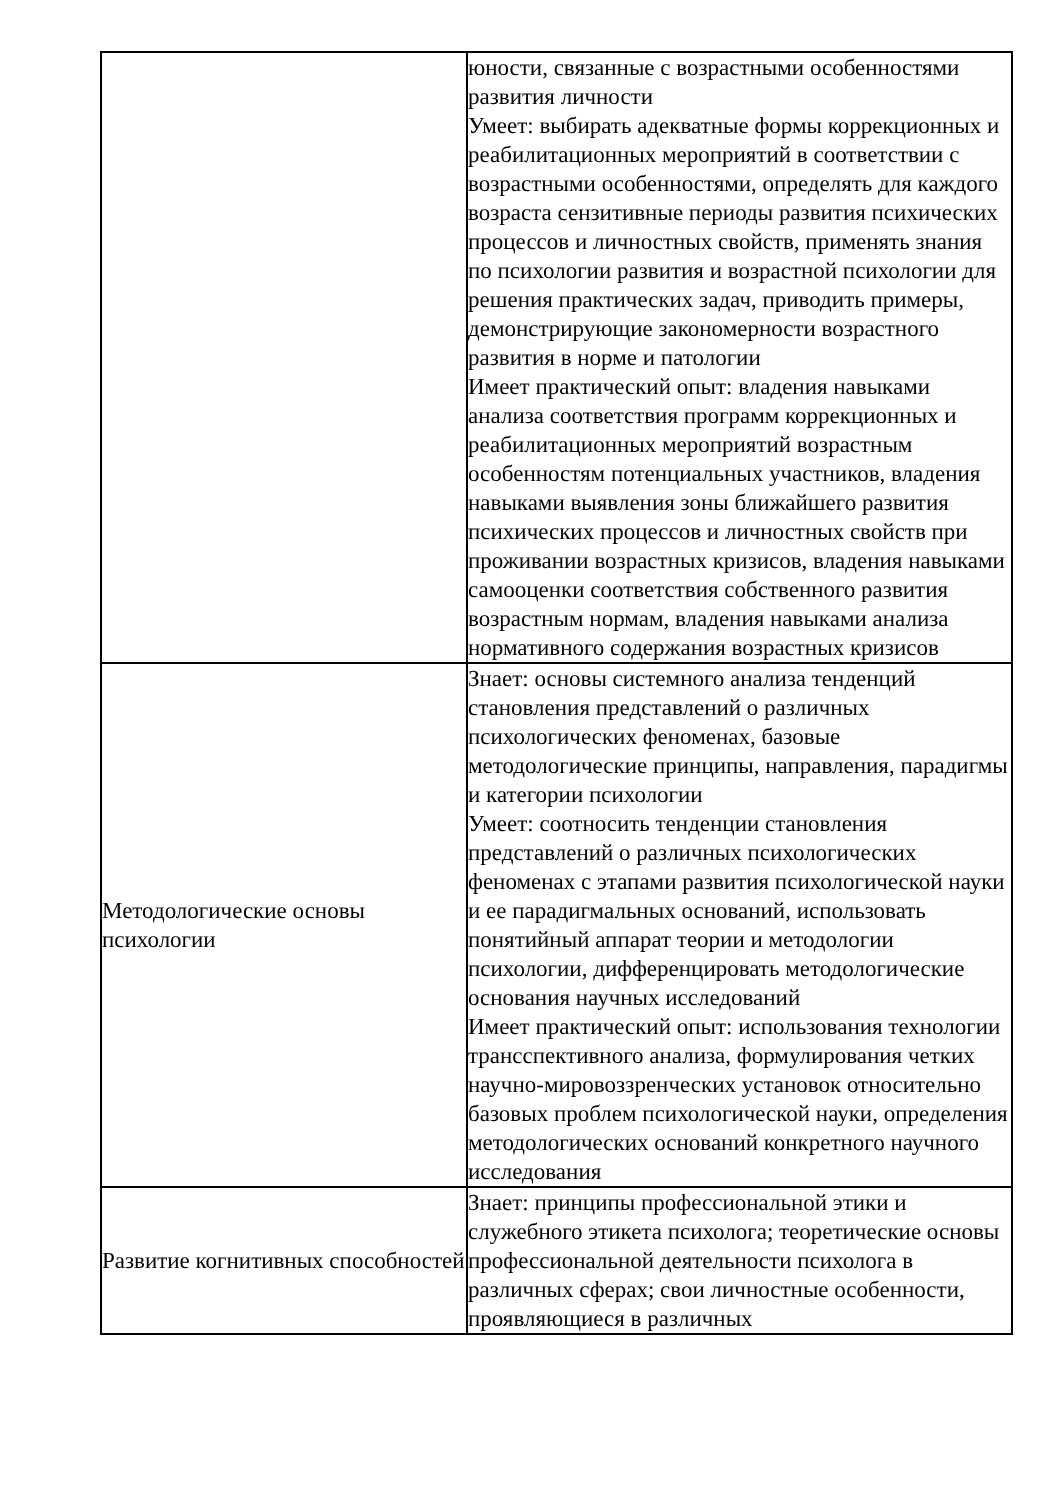| | юности, связанные с возрастными особенностями развития личности Умеет: выбирать адекватные формы коррекционных и реабилитационных мероприятий в соответствии с возрастными особенностями, определять для каждого возраста сензитивные периоды развития психических процессов и личностных свойств, применять знания по психологии развития и возрастной психологии для решения практических задач, приводить примеры, демонстрирующие закономерности возрастного развития в норме и патологии Имеет практический опыт: владения навыками анализа соответствия программ коррекционных и реабилитационных мероприятий возрастным особенностям потенциальных участников, владения навыками выявления зоны ближайшего развития психических процессов и личностных свойств при проживании возрастных кризисов, владения навыками самооценки соответствия собственного развития возрастным нормам, владения навыками анализа нормативного содержания возрастных кризисов |
| Методологические основы психологии | Знает: основы системного анализа тенденций становления представлений о различных психологических феноменах, базовые методологические принципы, направления, парадигмы и категории психологии Умеет: соотносить тенденции становления представлений о различных психологических феноменах с этапами развития психологической науки и ее парадигмальных оснований, использовать понятийный аппарат теории и методологии психологии, дифференцировать методологические основания научных исследований Имеет практический опыт: использования технологии трансспективного анализа, формулирования четких научно-мировоззренческих установок относительно базовых проблем психологической науки, определения методологических оснований конкретного научного исследования |
| Развитие когнитивных способностей | Знает: принципы профессиональной этики и служебного этикета психолога; теоретические основы профессиональной деятельности психолога в различных сферах; свои личностные особенности, проявляющиеся в различных |